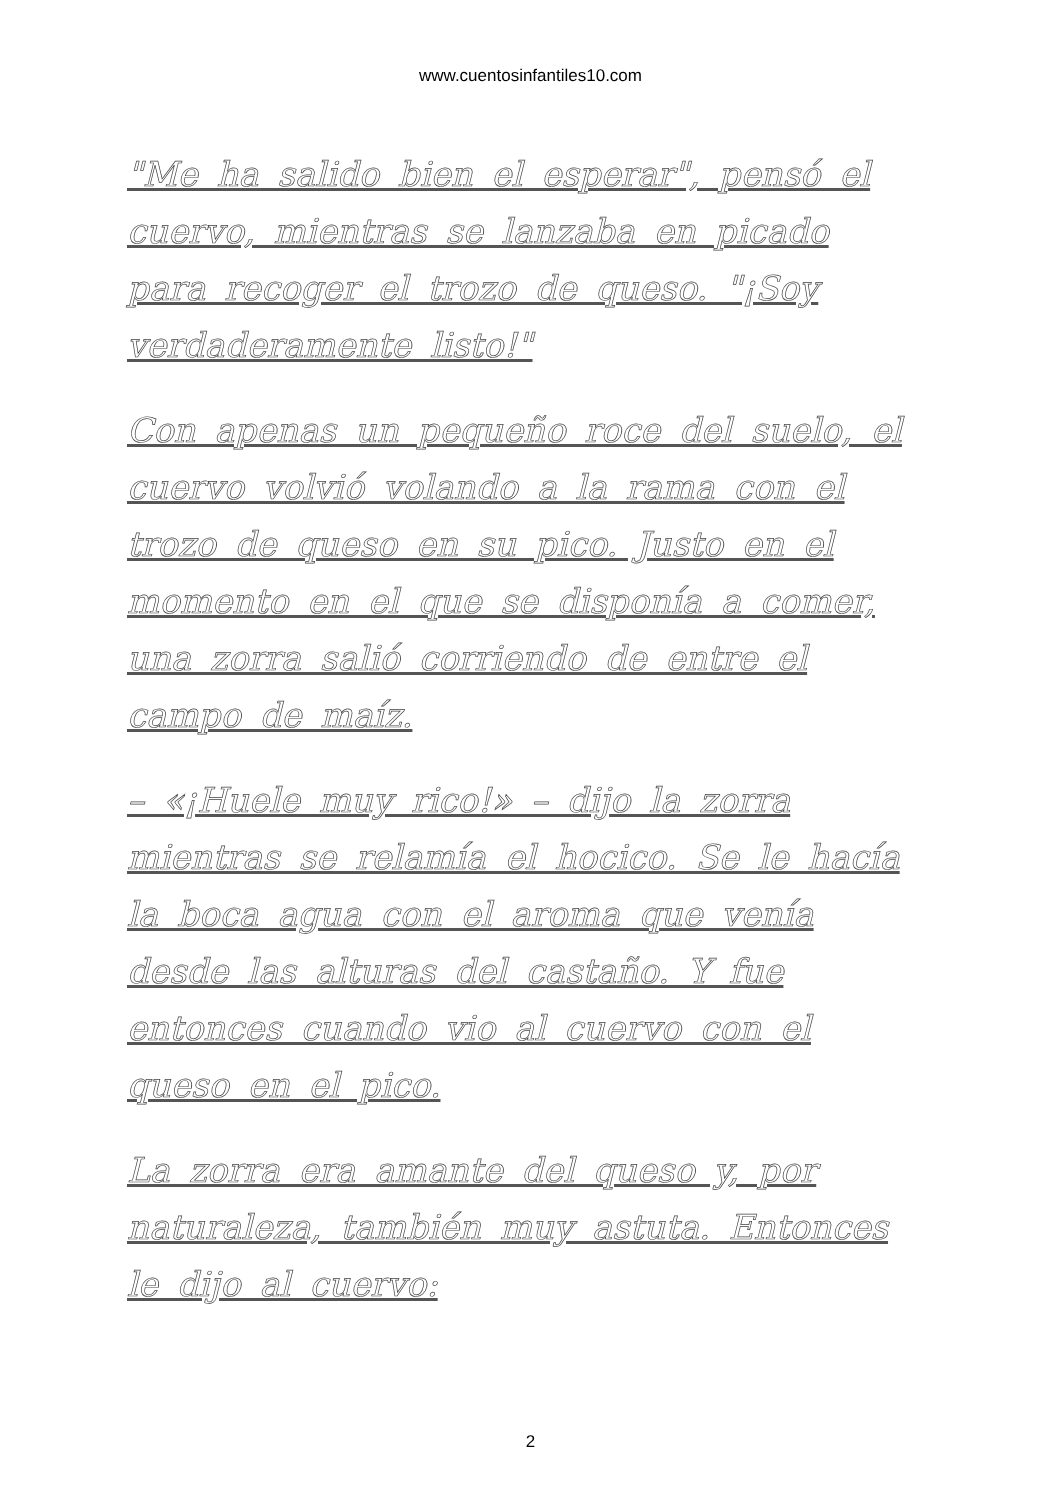www.cuentosinfantiles10.com
"Me ha salido bien el esperar", pensó el cuervo, mientras se lanzaba en picado para recoger el trozo de queso. "¡Soy verdaderamente listo!"
Con apenas un pequeño roce del suelo, el cuervo volvió volando a la rama con el trozo de queso en su pico. Justo en el momento en el que se disponía a comer, una zorra salió corriendo de entre el campo de maíz.
– «¡Huele muy rico!» – dijo la zorra mientras se relamía el hocico. Se le hacía la boca agua con el aroma que venía desde las alturas del castaño. Y fue entonces cuando vio al cuervo con el queso en el pico.
La zorra era amante del queso y, por naturaleza, también muy astuta. Entonces le dijo al cuervo:
2